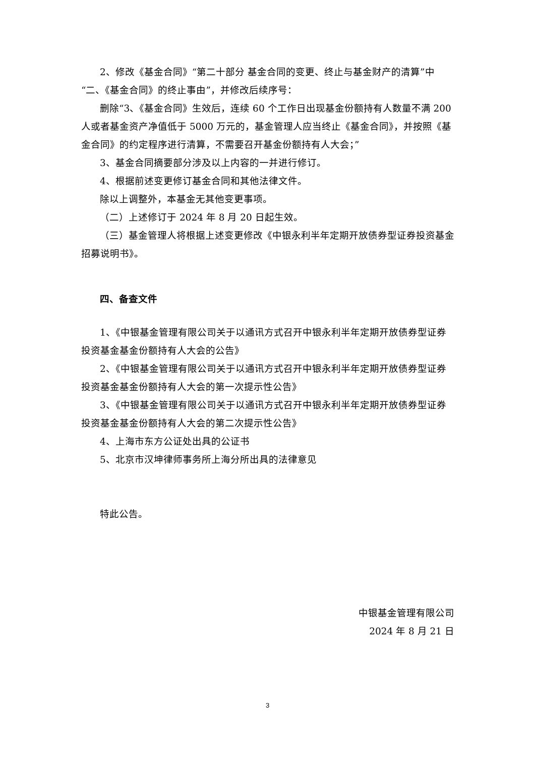2、修改《基金合同》“第二十部分 基金合同的变更、终止与基金财产的清算”中“二、《基金合同》的终止事由”，并修改后续序号：
删除“3、《基金合同》生效后，连续 60 个工作日出现基金份额持有人数量不满 200 人或者基金资产净值低于 5000 万元的，基金管理人应当终止《基金合同》，并按照《基金合同》的约定程序进行清算，不需要召开基金份额持有人大会；”
3、基金合同摘要部分涉及以上内容的一并进行修订。
4、根据前述变更修订基金合同和其他法律文件。
除以上调整外，本基金无其他变更事项。
（二）上述修订于 2024 年 8 月 20 日起生效。
（三）基金管理人将根据上述变更修改《中银永利半年定期开放债券型证券投资基金招募说明书》。
四、备查文件
1、《中银基金管理有限公司关于以通讯方式召开中银永利半年定期开放债券型证券投资基金基金份额持有人大会的公告》
2、《中银基金管理有限公司关于以通讯方式召开中银永利半年定期开放债券型证券投资基金基金份额持有人大会的第一次提示性公告》
3、《中银基金管理有限公司关于以通讯方式召开中银永利半年定期开放债券型证券投资基金基金份额持有人大会的第二次提示性公告》
4、上海市东方公证处出具的公证书
5、北京市汉坤律师事务所上海分所出具的法律意见
特此公告。
中银基金管理有限公司
2024 年 8 月 21 日
3